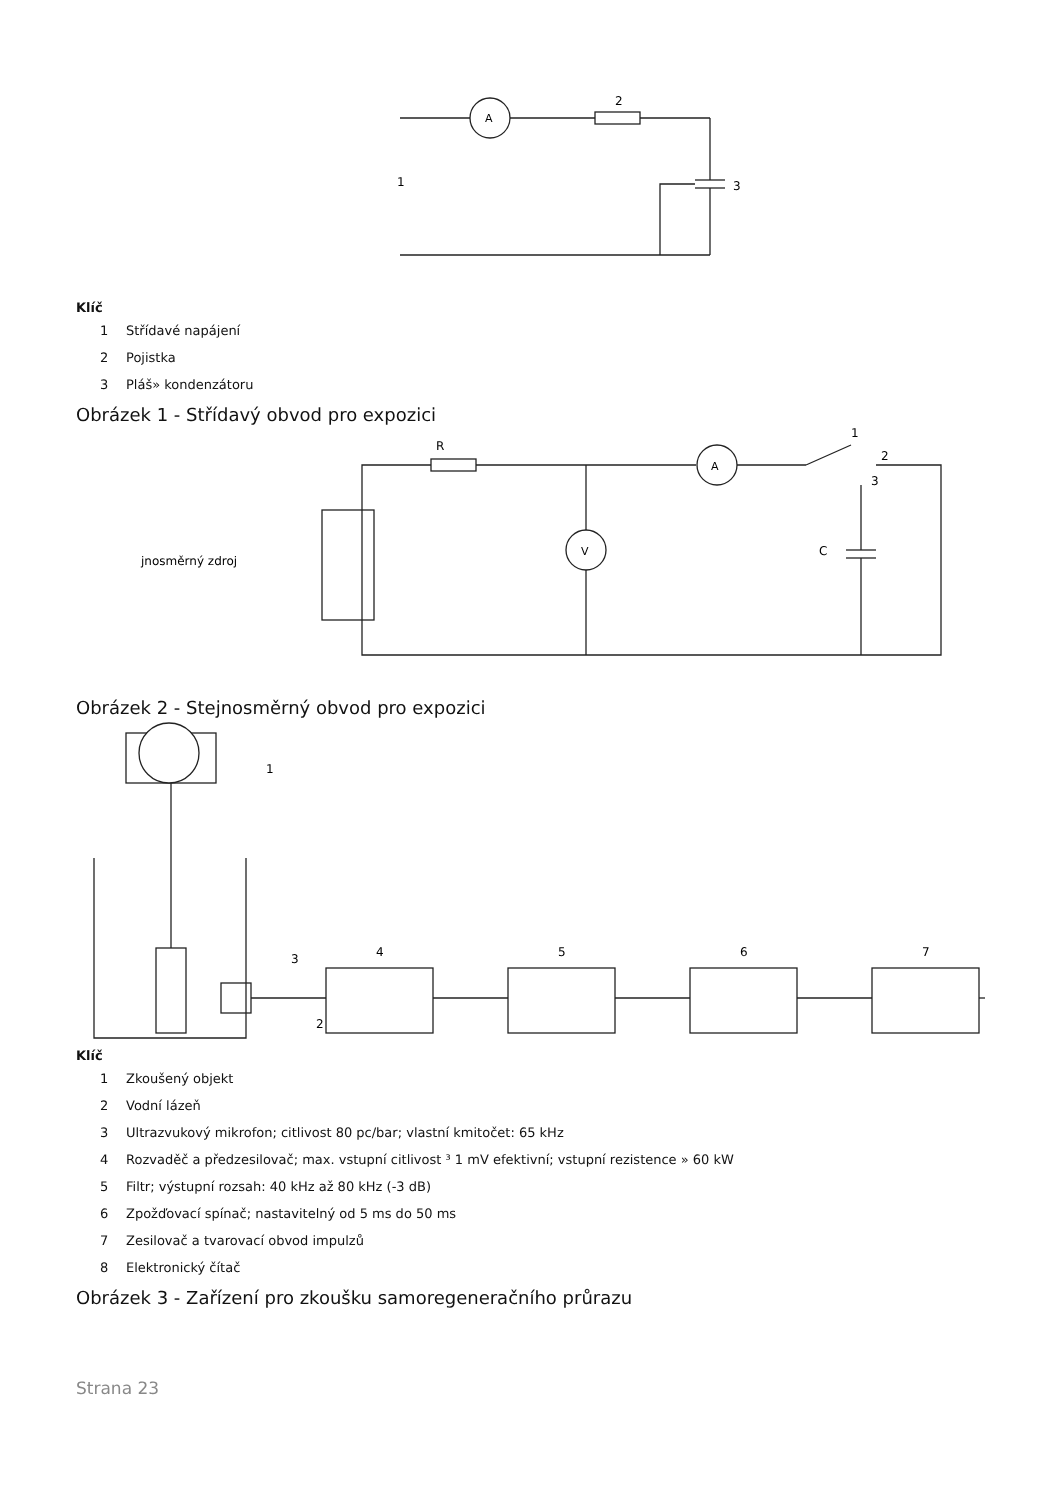2
1
3
A
Klíč
1 Střídavé napájení
2 Pojistka
3 Pláš» kondenzátoru
Obrázek 1 - Střídavý obvod pro expozici
jnosměrný zdroj
V
A
R
C
1
2
3
Obrázek 2 - Stejnosměrný obvod pro expozici
1
3
2
4
5
6
7
Klíč
1 Zkoušený objekt
2 Vodní lázeň
3 Ultrazvukový mikrofon; citlivost 80 pc/bar; vlastní kmitočet: 65 kHz
4 Rozvaděč a předzesilovač; max. vstupní citlivost ³ 1 mV efektivní; vstupní rezistence » 60 kW
5 Filtr; výstupní rozsah: 40 kHz až 80 kHz (-3 dB)
6 Zpožďovací spínač; nastavitelný od 5 ms do 50 ms
7 Zesilovač a tvarovací obvod impulzů
8 Elektronický čítač
Obrázek 3 - Zařízení pro zkoušku samoregeneračního průrazu
Strana 23